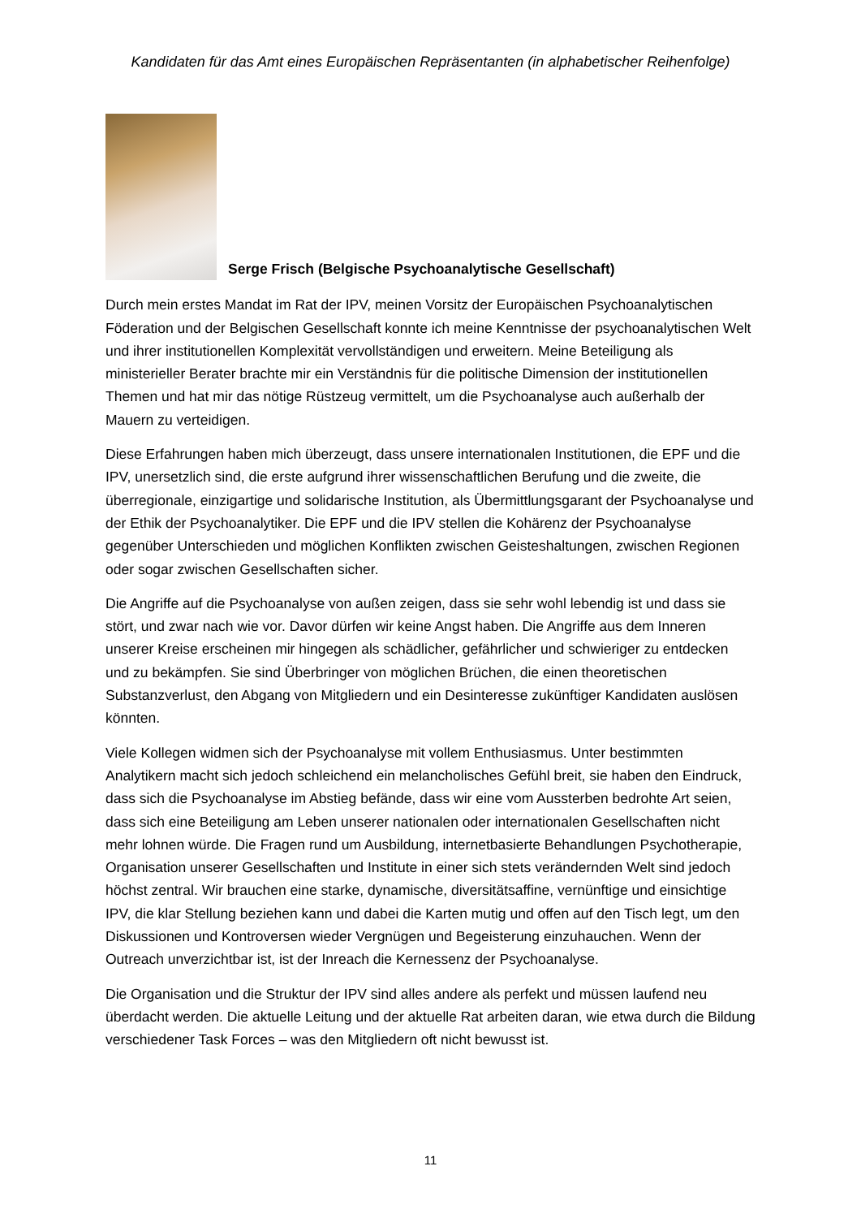Kandidaten für das Amt eines Europäischen Repräsentanten (in alphabetischer Reihenfolge)
Serge Frisch (Belgische Psychoanalytische Gesellschaft)
Durch mein erstes Mandat im Rat der IPV, meinen Vorsitz der Europäischen Psychoanalytischen Föderation und der Belgischen Gesellschaft konnte ich meine Kenntnisse der psychoanalytischen Welt und ihrer institutionellen Komplexität vervollständigen und erweitern. Meine Beteiligung als ministerieller Berater brachte mir ein Verständnis für die politische Dimension der institutionellen Themen und hat mir das nötige Rüstzeug vermittelt, um die Psychoanalyse auch außerhalb der Mauern zu verteidigen.
Diese Erfahrungen haben mich überzeugt, dass unsere internationalen Institutionen, die EPF und die IPV, unersetzlich sind, die erste aufgrund ihrer wissenschaftlichen Berufung und die zweite, die überregionale, einzigartige und solidarische Institution, als Übermittlungsgarant der Psychoanalyse und der Ethik der Psychoanalytiker. Die EPF und die IPV stellen die Kohärenz der Psychoanalyse gegenüber Unterschieden und möglichen Konflikten zwischen Geisteshaltungen, zwischen Regionen oder sogar zwischen Gesellschaften sicher.
Die Angriffe auf die Psychoanalyse von außen zeigen, dass sie sehr wohl lebendig ist und dass sie stört, und zwar nach wie vor. Davor dürfen wir keine Angst haben. Die Angriffe aus dem Inneren unserer Kreise erscheinen mir hingegen als schädlicher, gefährlicher und schwieriger zu entdecken und zu bekämpfen. Sie sind Überbringer von möglichen Brüchen, die einen theoretischen Substanzverlust, den Abgang von Mitgliedern und ein Desinteresse zukünftiger Kandidaten auslösen könnten.
Viele Kollegen widmen sich der Psychoanalyse mit vollem Enthusiasmus. Unter bestimmten Analytikern macht sich jedoch schleichend ein melancholisches Gefühl breit, sie haben den Eindruck, dass sich die Psychoanalyse im Abstieg befände, dass wir eine vom Aussterben bedrohte Art seien, dass sich eine Beteiligung am Leben unserer nationalen oder internationalen Gesellschaften nicht mehr lohnen würde. Die Fragen rund um Ausbildung, internetbasierte Behandlungen Psychotherapie, Organisation unserer Gesellschaften und Institute in einer sich stets verändernden Welt sind jedoch höchst zentral. Wir brauchen eine starke, dynamische, diversitätsaffine, vernünftige und einsichtige IPV, die klar Stellung beziehen kann und dabei die Karten mutig und offen auf den Tisch legt, um den Diskussionen und Kontroversen wieder Vergnügen und Begeisterung einzuhauchen. Wenn der Outreach unverzichtbar ist, ist der Inreach die Kernessenz der Psychoanalyse.
Die Organisation und die Struktur der IPV sind alles andere als perfekt und müssen laufend neu überdacht werden. Die aktuelle Leitung und der aktuelle Rat arbeiten daran, wie etwa durch die Bildung verschiedener Task Forces – was den Mitgliedern oft nicht bewusst ist.
11